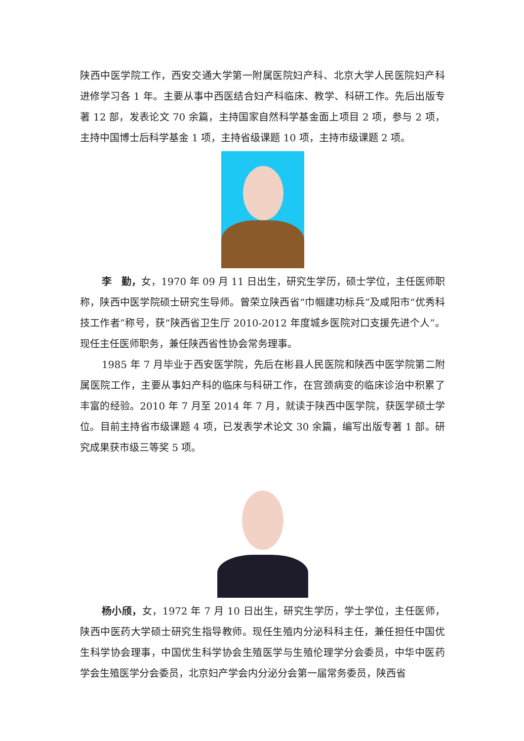陕西中医学院工作，西安交通大学第一附属医院妇产科、北京大学人民医院妇产科进修学习各 1 年。主要从事中西医结合妇产科临床、教学、科研工作。先后出版专著 12 部，发表论文 70 余篇，主持国家自然科学基金面上项目 2 项，参与 2 项，主持中国博士后科学基金 1 项，主持省级课题 10 项，主持市级课题 2 项。
李　勤，女，1970 年 09 月 11 日出生，研究生学历，硕士学位，主任医师职称，陕西中医学院硕士研究生导师。曾荣立陕西省“巾帼建功标兵”及咸阳市“优秀科技工作者”称号，获“陕西省卫生厅 2010-2012 年度城乡医院对口支援先进个人”。现任主任医师职务，兼任陕西省性协会常务理事。
1985 年 7 月毕业于西安医学院，先后在彬县人民医院和陕西中医学院第二附属医院工作，主要从事妇产科的临床与科研工作，在宫颈病变的临床诊治中积累了丰富的经验。2010 年 7 月至 2014 年 7 月，就读于陕西中医学院，获医学硕士学位。目前主持省市级课题 4 项，已发表学术论文 30 余篇，编写出版专著 1 部。研究成果获市级三等奖 5 项。
杨小颀，女，1972 年 7 月 10 日出生，研究生学历，学士学位，主任医师，陕西中医药大学硕士研究生指导教师。现任生殖内分泌科科主任，兼任担任中国优生科学协会理事，中国优生科学协会生殖医学与生殖伦理学分会委员，中华中医药学会生殖医学分会委员，北京妇产学会内分泌分会第一届常务委员，陕西省